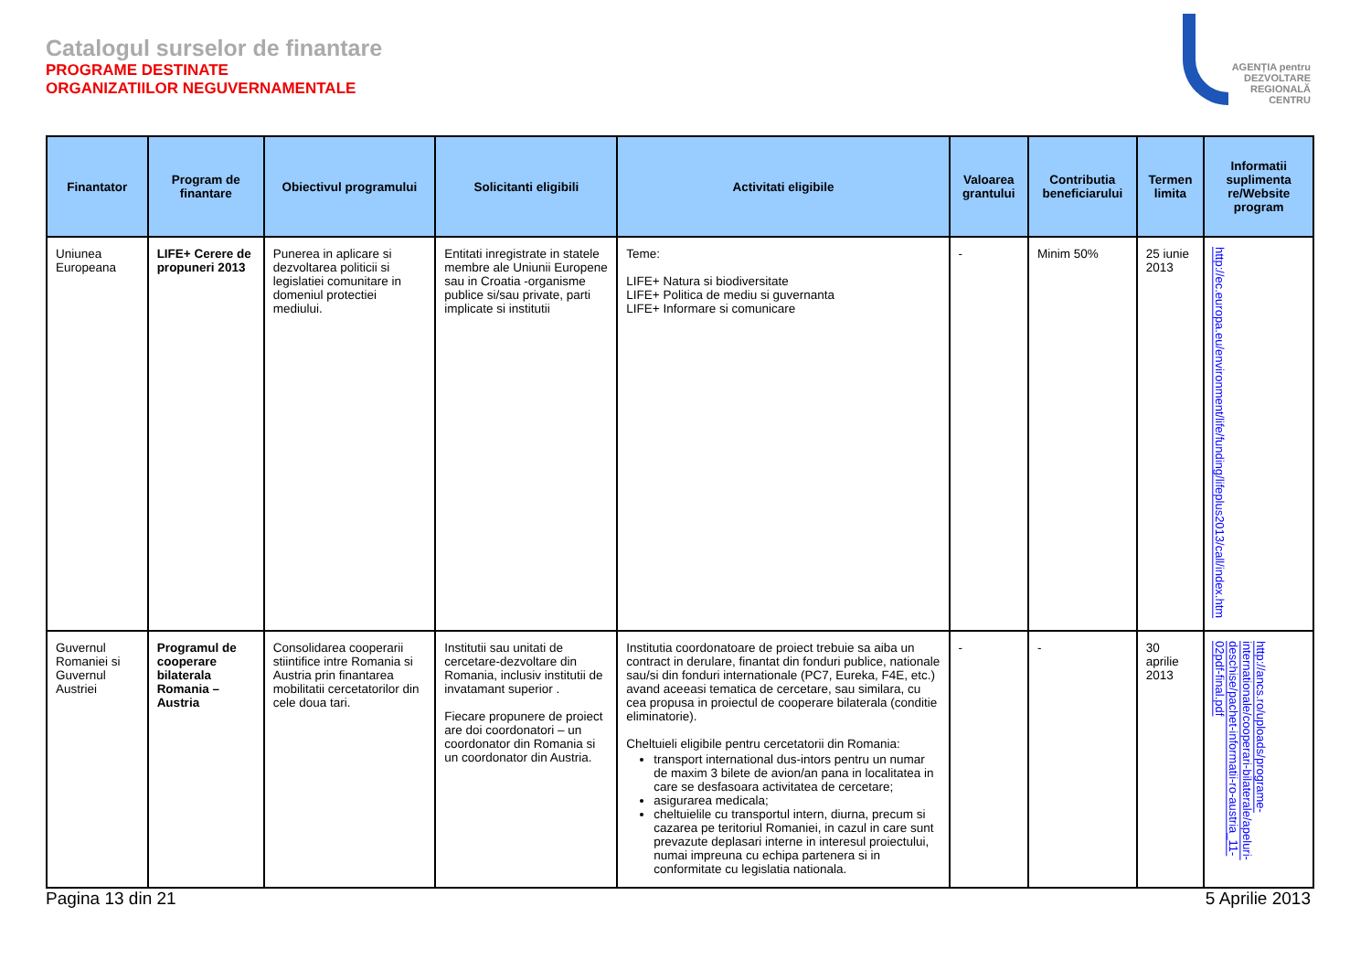Catalogul surselor de finantare
PROGRAME DESTINATE
ORGANIZATIILOR NEGUVERNAMENTALE
AGENȚIA pentru
DEZVOLTARE
REGIONALĂ
CENTRU
| Finantator | Program de finantare | Obiectivul programului | Solicitanti eligibili | Activitati eligibile | Valoarea grantului | Contributia beneficiarului | Termen limita | Informatii suplimenta re/Website program |
| --- | --- | --- | --- | --- | --- | --- | --- | --- |
| Uniunea Europeana | LIFE+ Cerere de propuneri 2013 | Punerea in aplicare si dezvoltarea politicii si legislatiei comunitare in domeniul protectiei mediului. | Entitati inregistrate in statele membre ale Uniunii Europene sau in Croatia -organisme publice si/sau private, parti implicate si institutii | Teme: LIFE+ Natura si biodiversitate LIFE+ Politica de mediu si guvernanta LIFE+ Informare si comunicare | - | Minim 50% | 25 iunie 2013 | http://ec.europa.eu/environment/life/funding/lifeplus2013/call/index.htm |
| Guvernul Romaniei si Guvernul Austriei | Programul de cooperare bilaterala Romania – Austria | Consolidarea cooperarii stiintifice intre Romania si Austria prin finantarea mobilitatii cercetatorilor din cele doua tari. | Institutii sau unitati de cercetare-dezvoltare din Romania, inclusiv institutii de invatamant superior . Fiecare propunere de proiect are doi coordonatori – un coordonator din Romania si un coordonator din Austria. | Institutia coordonatoare de proiect trebuie sa aiba un contract in derulare, finantat din fonduri publice, nationale sau/si din fonduri internationale (PC7, Eureka, F4E, etc.) avand aceeasi tematica de cercetare, sau similara, cu cea propusa in proiectul de cooperare bilaterala (conditie eliminatorie). Cheltuieli eligibile pentru cercetatorii din Romania: transport international dus-intors pentru un numar de maxim 3 bilete de avion/an pana in localitatea in care se desfasoara activitatea de cercetare; asigurarea medicala; cheltuielile cu transportul intern, diurna, precum si cazarea pe teritoriul Romaniei, in cazul in care sunt prevazute deplasari interne in interesul proiectului, numai impreuna cu echipa partenera si in conformitate cu legislatia nationala. | - | - | 30 aprilie 2013 | http://ancs.ro/uploads/programe-internationale/cooperari-bilaterale/apeluri-deschise/pachet-informatii-ro-austria_11-02pdf-final.pdf |
Pagina 13 din 21 5 Aprilie 2013